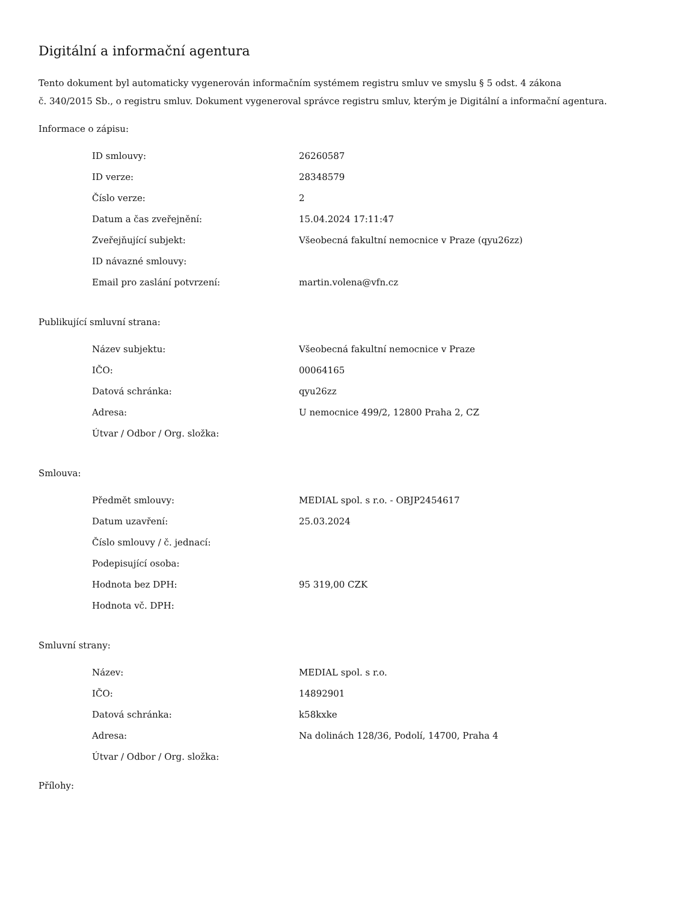Digitální a informační agentura
Tento dokument byl automaticky vygenerován informačním systémem registru smluv ve smyslu § 5 odst. 4 zákona
č. 340/2015 Sb., o registru smluv. Dokument vygeneroval správce registru smluv, kterým je Digitální a informační agentura.
Informace o zápisu:
| ID smlouvy: | 26260587 |
| ID verze: | 28348579 |
| Číslo verze: | 2 |
| Datum a čas zveřejnění: | 15.04.2024 17:11:47 |
| Zveřejňující subjekt: | Všeobecná fakultní nemocnice v Praze (qyu26zz) |
| ID návazné smlouvy: | |
| Email pro zaslání potvrzení: | martin.volena@vfn.cz |
Publikující smluvní strana:
| Název subjektu: | Všeobecná fakultní nemocnice v Praze |
| IČO: | 00064165 |
| Datová schránka: | qyu26zz |
| Adresa: | U nemocnice 499/2, 12800 Praha 2, CZ |
| Útvar / Odbor / Org. složka: | |
Smlouva:
| Předmět smlouvy: | MEDIAL spol. s r.o. - OBJP2454617 |
| Datum uzavření: | 25.03.2024 |
| Číslo smlouvy / č. jednací: | |
| Podepisující osoba: | |
| Hodnota bez DPH: | 95 319,00 CZK |
| Hodnota vč. DPH: | |
Smluvní strany:
| Název: | MEDIAL spol. s r.o. |
| IČO: | 14892901 |
| Datová schránka: | k58kxke |
| Adresa: | Na dolinách 128/36, Podolí, 14700, Praha 4 |
| Útvar / Odbor / Org. složka: | |
Přílohy: